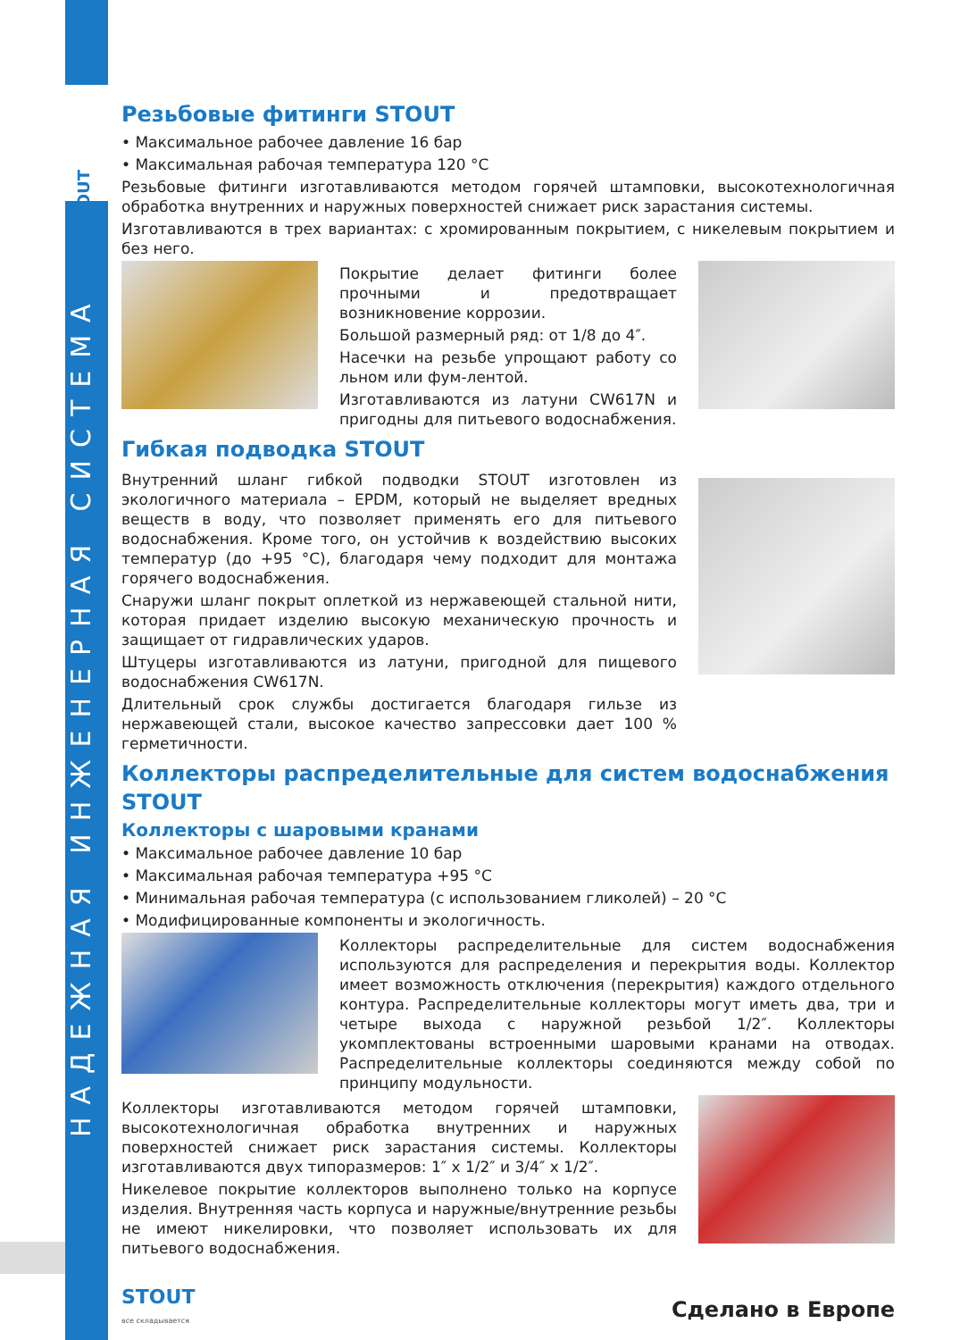STOUT
НАДЕЖНАЯ ИНЖЕНЕРНАЯ СИСТЕМА
Резьбовые фитинги STOUT
• Максимальное рабочее давление 16 бар
• Максимальная рабочая температура 120 °C
Резьбовые фитинги изготавливаются методом горячей штамповки, высокотехнологичная обработка внутренних и наружных поверхностей снижает риск зарастания системы.
Изготавливаются в трех вариантах: с хромированным покрытием, с никелевым покрытием и без него.
Покрытие делает фитинги более прочными и предотвращает возникновение коррозии.
Большой размерный ряд: от 1/8 до 4″.
Насечки на резьбе упрощают работу со льном или фум-лентой.
Изготавливаются из латуни CW617N и пригодны для питьевого водоснабжения.
Гибкая подводка STOUT
Внутренний шланг гибкой подводки STOUT изготовлен из экологичного материала – EPDM, который не выделяет вредных веществ в воду, что позволяет применять его для питьевого водоснабжения. Кроме того, он устойчив к воздействию высоких температур (до +95 °C), благодаря чему подходит для монтажа горячего водоснабжения.
Снаружи шланг покрыт оплеткой из нержавеющей стальной нити, которая придает изделию высокую механическую прочность и защищает от гидравлических ударов.
Штуцеры изготавливаются из латуни, пригодной для пищевого водоснабжения CW617N.
Длительный срок службы достигается благодаря гильзе из нержавеющей стали, высокое качество запрессовки дает 100 % герметичности.
Коллекторы распределительные для систем водоснабжения STOUT
Коллекторы с шаровыми кранами
• Максимальное рабочее давление 10 бар
• Максимальная рабочая температура +95 °C
• Минимальная рабочая температура (с использованием гликолей) – 20 °C
• Модифицированные компоненты и экологичность.
Коллекторы распределительные для систем водоснабжения используются для распределения и перекрытия воды. Коллектор имеет возможность отключения (перекрытия) каждого отдельного контура. Распределительные коллекторы могут иметь два, три и четыре выхода с наружной резьбой 1/2″. Коллекторы укомплектованы встроенными шаровыми кранами на отводах. Распределительные коллекторы соединяются между собой по принципу модульности.
Коллекторы изготавливаются методом горячей штамповки, высокотехнологичная обработка внутренних и наружных поверхностей снижает риск зарастания системы. Коллекторы изготавливаются двух типоразмеров: 1″ x 1/2″ и 3/4″ x 1/2″.
Никелевое покрытие коллекторов выполнено только на корпусе изделия. Внутренняя часть корпуса и наружные/внутренние резьбы не имеют никелировки, что позволяет использовать их для питьевого водоснабжения.
STOUT
все складывается
Сделано в Европе